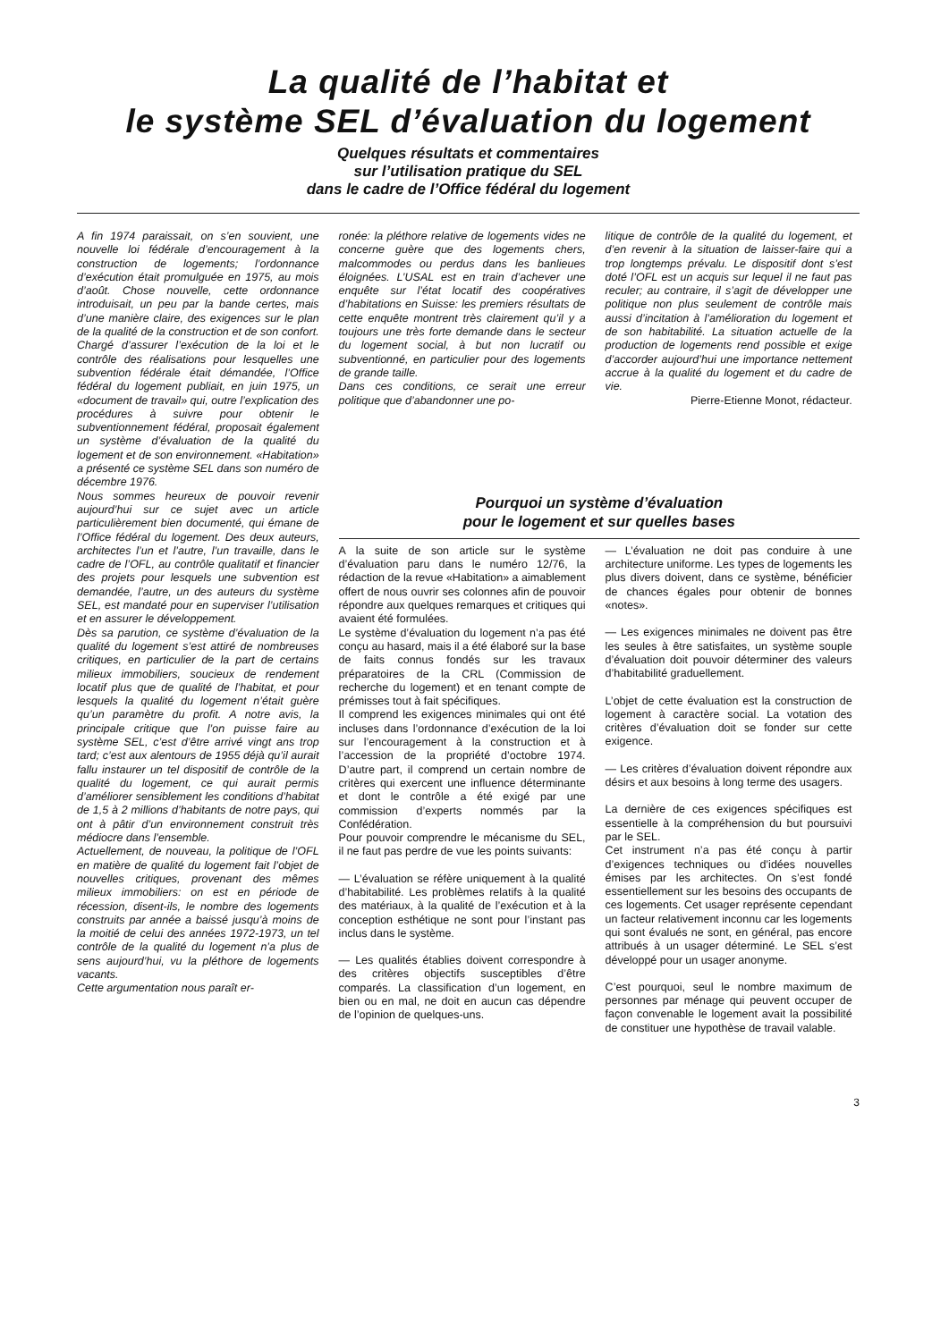La qualité de l’habitat et
le système SEL d’évaluation du logement
Quelques résultats et commentaires
sur l’utilisation pratique du SEL
dans le cadre de l’Office fédéral du logement
A fin 1974 paraissait, on s’en souvient, une nouvelle loi fédérale d’encouragement à la construction de logements; l’ordonnance d’exécution était promulguée en 1975, au mois d’août. Chose nouvelle, cette ordonnance introduisait, un peu par la bande certes, mais d’une manière claire, des exigences sur le plan de la qualité de la construction et de son confort. Chargé d’assurer l’exécution de la loi et le contrôle des réalisations pour lesquelles une subvention fédérale était démandée, l’Office fédéral du logement publiait, en juin 1975, un «document de travail» qui, outre l’explication des procédures à suivre pour obtenir le subventionnement fédéral, proposait également un système d’évaluation de la qualité du logement et de son environnement. «Habitation» a présenté ce système SEL dans son numéro de décembre 1976.
Nous sommes heureux de pouvoir revenir aujourd’hui sur ce sujet avec un article particulièrement bien documenté, qui émane de l’Office fédéral du logement. Des deux auteurs, architectes l’un et l’autre, l’un travaille, dans le cadre de l’OFL, au contrôle qualitatif et financier des projets pour lesquels une subvention est demandée, l’autre, un des auteurs du système SEL, est mandaté pour en superviser l’utilisation et en assurer le développement.
Dès sa parution, ce système d’évaluation de la qualité du logement s’est attiré de nombreuses critiques, en particulier de la part de certains milieux immobiliers, soucieux de rendement locatif plus que de qualité de l’habitat, et pour lesquels la qualité du logement n’était guère qu’un paramètre du profit. A notre avis, la principale critique que l’on puisse faire au système SEL, c’est d’être arrivé vingt ans trop tard; c’est aux alentours de 1955 déjà qu’il aurait fallu instaurer un tel dispositif de contrôle de la qualité du logement, ce qui aurait permis d’améliorer sensiblement les conditions d’habitat de 1,5 à 2 millions d’habitants de notre pays, qui ont à pâtir d’un environnement construit très médiocre dans l’ensemble.
Actuellement, de nouveau, la politique de l’OFL en matière de qualité du logement fait l’objet de nouvelles critiques, provenant des mêmes milieux immobiliers: on est en période de récession, disent-ils, le nombre des logements construits par année a baissé jusqu’à moins de la moitié de celui des années 1972-1973, un tel contrôle de la qualité du logement n’a plus de sens aujourd’hui, vu la pléthore de logements vacants.
Cette argumentation nous paraît er-
ronée: la pléthore relative de logements vides ne concerne guère que des logements chers, malcommodes ou perdus dans les banlieues éloignées. L’USAL est en train d’achever une enquête sur l’état locatif des coopératives d’habitations en Suisse: les premiers résultats de cette enquête montrent très clairement qu’il y a toujours une très forte demande dans le secteur du logement social, à but non lucratif ou subventionné, en particulier pour des logements de grande taille.
Dans ces conditions, ce serait une erreur politique que d’abandonner une po-
litique de contrôle de la qualité du logement, et d’en revenir à la situation de laisser-faire qui a trop longtemps prévalu. Le dispositif dont s’est doté l’OFL est un acquis sur lequel il ne faut pas reculer; au contraire, il s’agit de développer une politique non plus seulement de contrôle mais aussi d’incitation à l’amélioration du logement et de son habitabilité. La situation actuelle de la production de logements rend possible et exige d’accorder aujourd’hui une importance nettement accrue à la qualité du logement et du cadre de vie.
Pierre-Etienne Monot, rédacteur.
Pourquoi un système d’évaluation
pour le logement et sur quelles bases
A la suite de son article sur le système d’évaluation paru dans le numéro 12/76, la rédaction de la revue «Habitation» a aimablement offert de nous ouvrir ses colonnes afin de pouvoir répondre aux quelques remarques et critiques qui avaient été formulées.
Le système d’évaluation du logement n’a pas été conçu au hasard, mais il a été élaboré sur la base de faits connus fondés sur les travaux préparatoires de la CRL (Commission de recherche du logement) et en tenant compte de prémisses tout à fait spécifiques.
Il comprend les exigences minimales qui ont été incluses dans l’ordonnance d’exécution de la loi sur l’encouragement à la construction et à l’accession de la propriété d’octobre 1974. D’autre part, il comprend un certain nombre de critères qui exercent une influence déterminante et dont le contrôle a été exigé par une commission d’experts nommés par la Confédération.
Pour pouvoir comprendre le mécanisme du SEL, il ne faut pas perdre de vue les points suivants:
— L’évaluation se réfère uniquement à la qualité d’habitabilité. Les problèmes relatifs à la qualité des matériaux, à la qualité de l’exécution et à la conception esthétique ne sont pour l’instant pas inclus dans le système.
— Les qualités établies doivent correspondre à des critères objectifs susceptibles d’être comparés. La classification d’un logement, en bien ou en mal, ne doit en aucun cas dépendre de l’opinion de quelques-uns.
— L’évaluation ne doit pas conduire à une architecture uniforme. Les types de logements les plus divers doivent, dans ce système, bénéficier de chances égales pour obtenir de bonnes «notes».
— Les exigences minimales ne doivent pas être les seules à être satisfaites, un système souple d’évaluation doit pouvoir déterminer des valeurs d’habitabilité graduellement.
L’objet de cette évaluation est la construction de logement à caractère social. La votation des critères d’évaluation doit se fonder sur cette exigence.
— Les critères d’évaluation doivent répondre aux désirs et aux besoins à long terme des usagers.
La dernière de ces exigences spécifiques est essentielle à la compréhension du but poursuivi par le SEL.
Cet instrument n’a pas été conçu à partir d’exigences techniques ou d’idées nouvelles émises par les architectes. On s’est fondé essentiellement sur les besoins des occupants de ces logements. Cet usager représente cependant un facteur relativement inconnu car les logements qui sont évalués ne sont, en général, pas encore attribués à un usager déterminé. Le SEL s’est développé pour un usager anonyme.
C’est pourquoi, seul le nombre maximum de personnes par ménage qui peuvent occuper de façon convenable le logement avait la possibilité de constituer une hypothèse de travail valable.
3